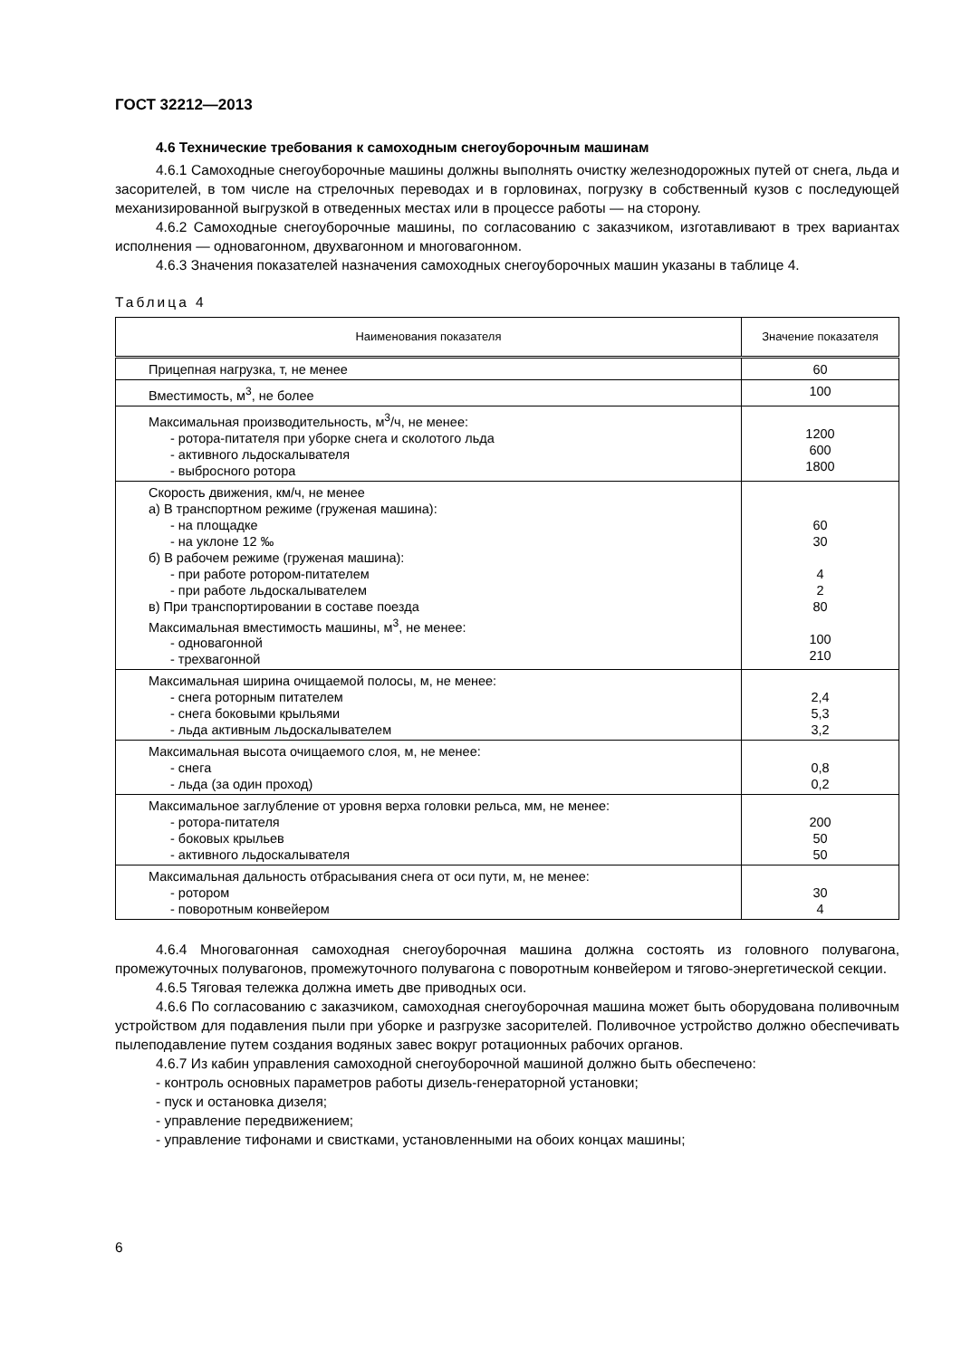ГОСТ 32212—2013
4.6 Технические требования к самоходным снегоуборочным машинам
4.6.1 Самоходные снегоуборочные машины должны выполнять очистку железнодорожных путей от снега, льда и засорителей, в том числе на стрелочных переводах и в горловинах, погрузку в собственный кузов с последующей механизированной выгрузкой в отведенных местах или в процессе работы — на сторону.
4.6.2 Самоходные снегоуборочные машины, по согласованию с заказчиком, изготавливают в трех вариантах исполнения — одновагонном, двухвагонном и многовагонном.
4.6.3 Значения показателей назначения самоходных снегоуборочных машин указаны в таблице 4.
Таблица 4
| Наименования показателя | Значение показателя |
| --- | --- |
| Прицепная нагрузка, т, не менее | 60 |
| Вместимость, м<sup>3</sup>, не более | 100 |
| Максимальная производительность, м<sup>3</sup>/ч, не менее: - ротора-питателя при уборке снега и сколотого льда - активного льдоскалывателя - выбросного ротора | 1200 600 1800 |
| Скорость движения, км/ч, не менее а) В транспортном режиме (груженая машина): - на площадке - на уклоне 12 ‰ б) В рабочем режиме (груженая машина): - при работе ротором-питателем - при работе льдоскалывателем в) При транспортировании в составе поезда Максимальная вместимость машины, м<sup>3</sup>, не менее: - одновагонной - трехвагонной | 60 30 4 2 80 100 210 |
| Максимальная ширина очищаемой полосы, м, не менее: - снега роторным питателем - снега боковыми крыльями - льда активным льдоскалывателем | 2,4 5,3 3,2 |
| Максимальная высота очищаемого слоя, м, не менее: - снега - льда (за один проход) | 0,8 0,2 |
| Максимальное заглубление от уровня верха головки рельса, мм, не менее: - ротора-питателя - боковых крыльев - активного льдоскалывателя | 200 50 50 |
| Максимальная дальность отбрасывания снега от оси пути, м, не менее: - ротором - поворотным конвейером | 30 4 |
4.6.4 Многовагонная самоходная снегоуборочная машина должна состоять из головного полувагона, промежуточных полувагонов, промежуточного полувагона с поворотным конвейером и тягово-энергетической секции.
4.6.5 Тяговая тележка должна иметь две приводных оси.
4.6.6 По согласованию с заказчиком, самоходная снегоуборочная машина может быть оборудована поливочным устройством для подавления пыли при уборке и разгрузке засорителей. Поливочное устройство должно обеспечивать пылеподавление путем создания водяных завес вокруг ротационных рабочих органов.
4.6.7 Из кабин управления самоходной снегоуборочной машиной должно быть обеспечено:
- контроль основных параметров работы дизель-генераторной установки;
- пуск и остановка дизеля;
- управление передвижением;
- управление тифонами и свистками, установленными на обоих концах машины;
6